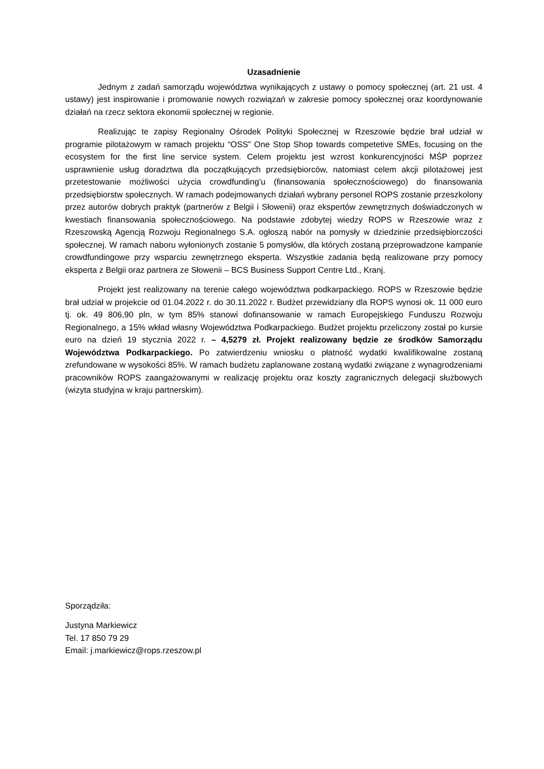Uzasadnienie
Jednym z zadań samorządu województwa wynikających z ustawy o pomocy społecznej (art. 21 ust. 4 ustawy) jest inspirowanie i promowanie nowych rozwiązań w zakresie pomocy społecznej oraz koordynowanie działań na rzecz sektora ekonomii społecznej w regionie.
Realizując te zapisy Regionalny Ośrodek Polityki Społecznej w Rzeszowie będzie brał udział w programie pilotażowym w ramach projektu “OSS” One Stop Shop towards competetive SMEs, focusing on the ecosystem for the first line service system. Celem projektu jest wzrost konkurencyjności MŚP poprzez usprawnienie usług doradztwa dla początkujących przedsiębiorców, natomiast celem akcji pilotażowej jest przetestowanie możliwości użycia crowdfunding’u (finansowania społecznościowego) do finansowania przedsiębiorstw społecznych. W ramach podejmowanych działań wybrany personel ROPS zostanie przeszkolony przez autorów dobrych praktyk (partnerów z Belgii i Słowenii) oraz ekspertów zewnętrznych doświadczonych w kwestiach finansowania społecznościowego. Na podstawie zdobytej wiedzy ROPS w Rzeszowie wraz z Rzeszowską Agencją Rozwoju Regionalnego S.A. ogłoszą nabór na pomysły w dziedzinie przedsiębiorczości społecznej. W ramach naboru wyłonionych zostanie 5 pomysłów, dla których zostaną przeprowadzone kampanie crowdfundingowe przy wsparciu zewnętrznego eksperta. Wszystkie zadania będą realizowane przy pomocy eksperta z Belgii oraz partnera ze Słowenii – BCS Business Support Centre Ltd., Kranj.
Projekt jest realizowany na terenie całego województwa podkarpackiego. ROPS w Rzeszowie będzie brał udział w projekcie od 01.04.2022 r. do 30.11.2022 r. Budżet przewidziany dla ROPS wynosi ok. 11 000 euro tj. ok. 49 806,90 pln, w tym 85% stanowi dofinansowanie w ramach Europejskiego Funduszu Rozwoju Regionalnego, a 15% wkład własny Województwa Podkarpackiego. Budżet projektu przeliczony został po kursie euro na dzień 19 stycznia 2022 r. – 4,5279 zł. Projekt realizowany będzie ze środków Samorządu Województwa Podkarpackiego. Po zatwierdzeniu wniosku o płatność wydatki kwalifikowalne zostaną zrefundowane w wysokości 85%. W ramach budżetu zaplanowane zostaną wydatki związane z wynagrodzeniami pracowników ROPS zaangażowanymi w realizację projektu oraz koszty zagranicznych delegacji służbowych (wizyta studyjna w kraju partnerskim).
Sporządziła:
Justyna Markiewicz
Tel. 17 850 79 29
Email: j.markiewicz@rops.rzeszow.pl